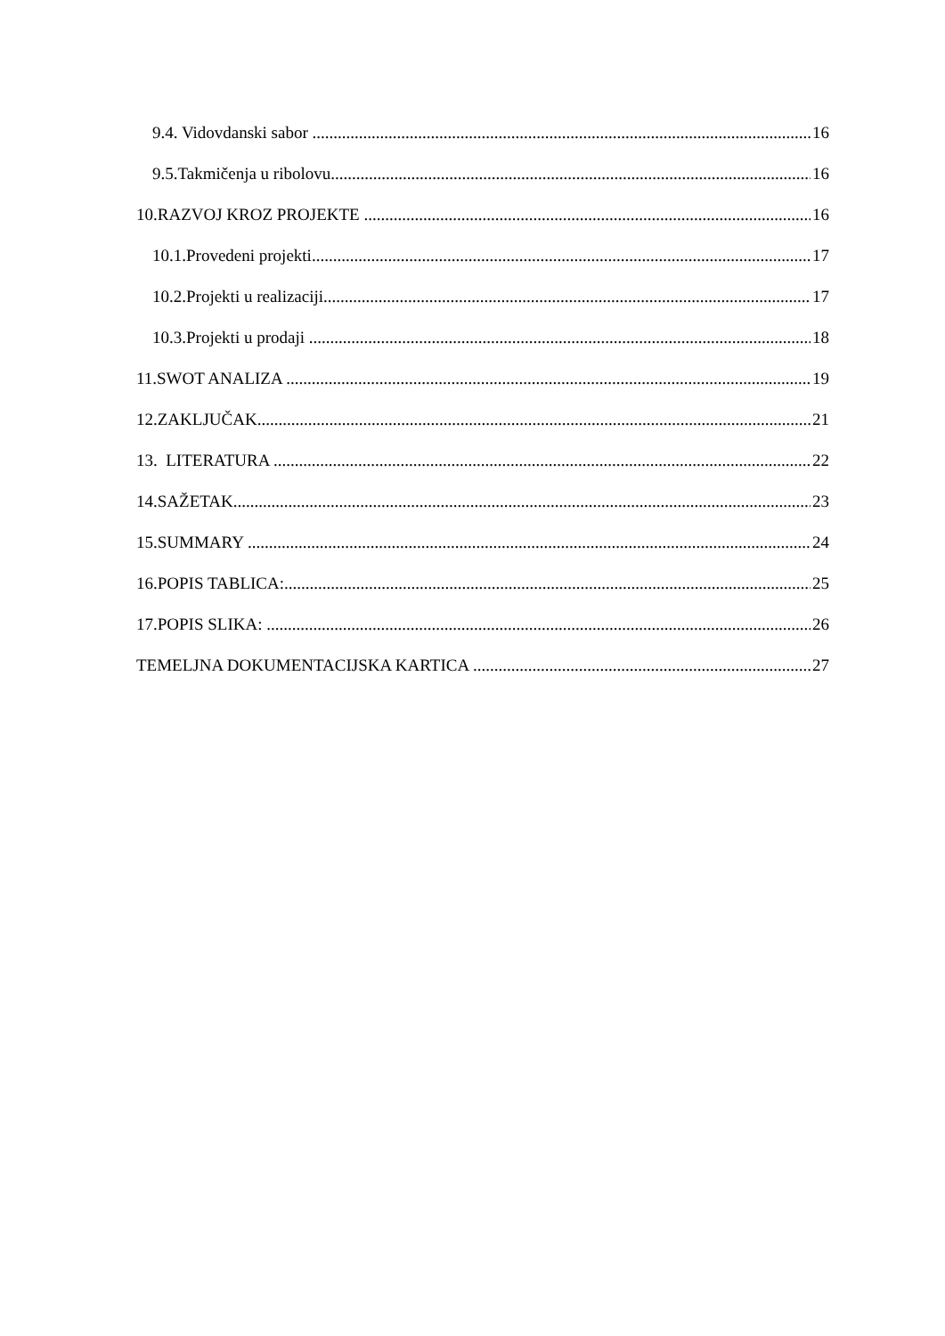9.4. Vidovdanski sabor 16
9.5.Takmičenja u ribolovu 16
10.RAZVOJ KROZ PROJEKTE 16
10.1.Provedeni projekti 17
10.2.Projekti u realizaciji 17
10.3.Projekti u prodaji 18
11.SWOT ANALIZA 19
12.ZAKLJUČAK 21
13. LITERATURA 22
14.SAŽETAK 23
15.SUMMARY 24
16.POPIS TABLICA: 25
17.POPIS SLIKA: 26
TEMELJNA DOKUMENTACIJSKA KARTICA 27